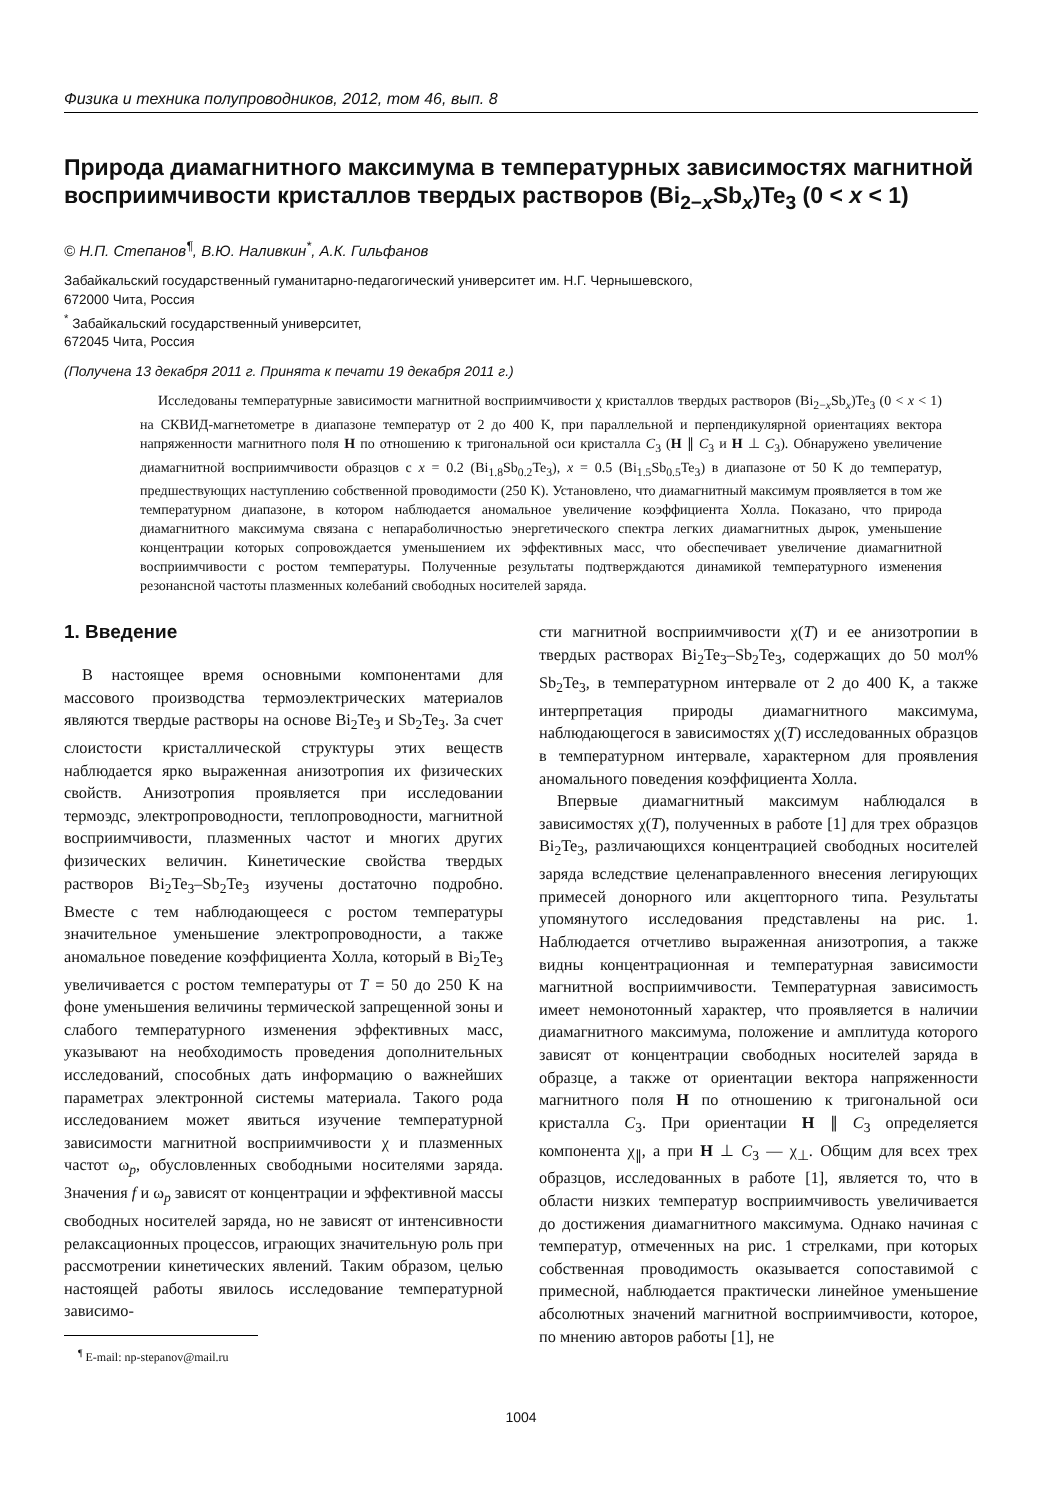Физика и техника полупроводников, 2012, том 46, вып. 8
Природа диамагнитного максимума в температурных зависимостях магнитной восприимчивости кристаллов твердых растворов (Bi<sub>2−x</sub>Sb<sub>x</sub>)Te<sub>3</sub> (0 < x < 1)
© Н.П. Степанов<sup>¶</sup>, В.Ю. Наливкин<sup>*</sup>, А.К. Гильфанов
Забайкальский государственный гуманитарно-педагогический университет им. Н.Г. Чернышевского,
672000 Чита, Россия
<sup>*</sup> Забайкальский государственный университет,
672045 Чита, Россия
(Получена 13 декабря 2011 г. Принята к печати 19 декабря 2011 г.)
Исследованы температурные зависимости магнитной восприимчивости χ кристаллов твердых растворов (Bi<sub>2−x</sub>Sb<sub>x</sub>)Te<sub>3</sub> (0 < x < 1) на СКВИД-магнетометре в диапазоне температур от 2 до 400 K, при параллельной и перпендикулярной ориентациях вектора напряженности магнитного поля H по отношению к тригональной оси кристалла C<sub>3</sub> (H ∥ C<sub>3</sub> и H ⊥ C<sub>3</sub>). Обнаружено увеличение диамагнитной восприимчивости образцов с x = 0.2 (Bi<sub>1.8</sub>Sb<sub>0.2</sub>Te<sub>3</sub>), x = 0.5 (Bi<sub>1.5</sub>Sb<sub>0.5</sub>Te<sub>3</sub>) в диапазоне от 50 K до температур, предшествующих наступлению собственной проводимости (250 K). Установлено, что диамагнитный максимум проявляется в том же температурном диапазоне, в котором наблюдается аномальное увеличение коэффициента Холла. Показано, что природа диамагнитного максимума связана с непараболичностью энергетического спектра легких диамагнитных дырок, уменьшение концентрации которых сопровождается уменьшением их эффективных масс, что обеспечивает увеличение диамагнитной восприимчивости с ростом температуры. Полученные результаты подтверждаются динамикой температурного изменения резонансной частоты плазменных колебаний свободных носителей заряда.
1. Введение
В настоящее время основными компонентами для массового производства термоэлектрических материалов являются твердые растворы на основе Bi<sub>2</sub>Te<sub>3</sub> и Sb<sub>2</sub>Te<sub>3</sub>. За счет слоистости кристаллической структуры этих веществ наблюдается ярко выраженная анизотропия их физических свойств. Анизотропия проявляется при исследовании термоэдс, электропроводности, теплопроводности, магнитной восприимчивости, плазменных частот и многих других физических величин. Кинетические свойства твердых растворов Bi<sub>2</sub>Te<sub>3</sub>–Sb<sub>2</sub>Te<sub>3</sub> изучены достаточно подробно. Вместе с тем наблюдающееся с ростом температуры значительное уменьшение электропроводности, а также аномальное поведение коэффициента Холла, который в Bi<sub>2</sub>Te<sub>3</sub> увеличивается с ростом температуры от T = 50 до 250 K на фоне уменьшения величины термической запрещенной зоны и слабого температурного изменения эффективных масс, указывают на необходимость проведения дополнительных исследований, способных дать информацию о важнейших параметрах электронной системы материала. Такого рода исследованием может явиться изучение температурной зависимости магнитной восприимчивости χ и плазменных частот ω<sub>p</sub>, обусловленных свободными носителями заряда. Значения f и ω<sub>p</sub> зависят от концентрации и эффективной массы свободных носителей заряда, но не зависят от интенсивности релаксационных процессов, играющих значительную роль при рассмотрении кинетических явлений. Таким образом, целью настоящей работы явилось исследование температурной зависимо-
<sup>¶</sup> E-mail: np-stepanov@mail.ru
сти магнитной восприимчивости χ(T) и ее анизотропии в твердых растворах Bi<sub>2</sub>Te<sub>3</sub>–Sb<sub>2</sub>Te<sub>3</sub>, содержащих до 50 мол% Sb<sub>2</sub>Te<sub>3</sub>, в температурном интервале от 2 до 400 K, а также интерпретация природы диамагнитного максимума, наблюдающегося в зависимостях χ(T) исследованных образцов в температурном интервале, характерном для проявления аномального поведения коэффициента Холла.
Впервые диамагнитный максимум наблюдался в зависимостях χ(T), полученных в работе [1] для трех образцов Bi<sub>2</sub>Te<sub>3</sub>, различающихся концентрацией свободных носителей заряда вследствие целенаправленного внесения легирующих примесей донорного или акцепторного типа. Результаты упомянутого исследования представлены на рис. 1. Наблюдается отчетливо выраженная анизотропия, а также видны концентрационная и температурная зависимости магнитной восприимчивости. Температурная зависимость имеет немонотонный характер, что проявляется в наличии диамагнитного максимума, положение и амплитуда которого зависят от концентрации свободных носителей заряда в образце, а также от ориентации вектора напряженности магнитного поля H по отношению к тригональной оси кристалла C<sub>3</sub>. При ориентации H ∥ C<sub>3</sub> определяется компонента χ<sub>∥</sub>, а при H ⊥ C<sub>3</sub> — χ<sub>⊥</sub>. Общим для всех трех образцов, исследованных в работе [1], является то, что в области низких температур восприимчивость увеличивается до достижения диамагнитного максимума. Однако начиная с температур, отмеченных на рис. 1 стрелками, при которых собственная проводимость оказывается сопоставимой с примесной, наблюдается практически линейное уменьшение абсолютных значений магнитной восприимчивости, которое, по мнению авторов работы [1], не
1004